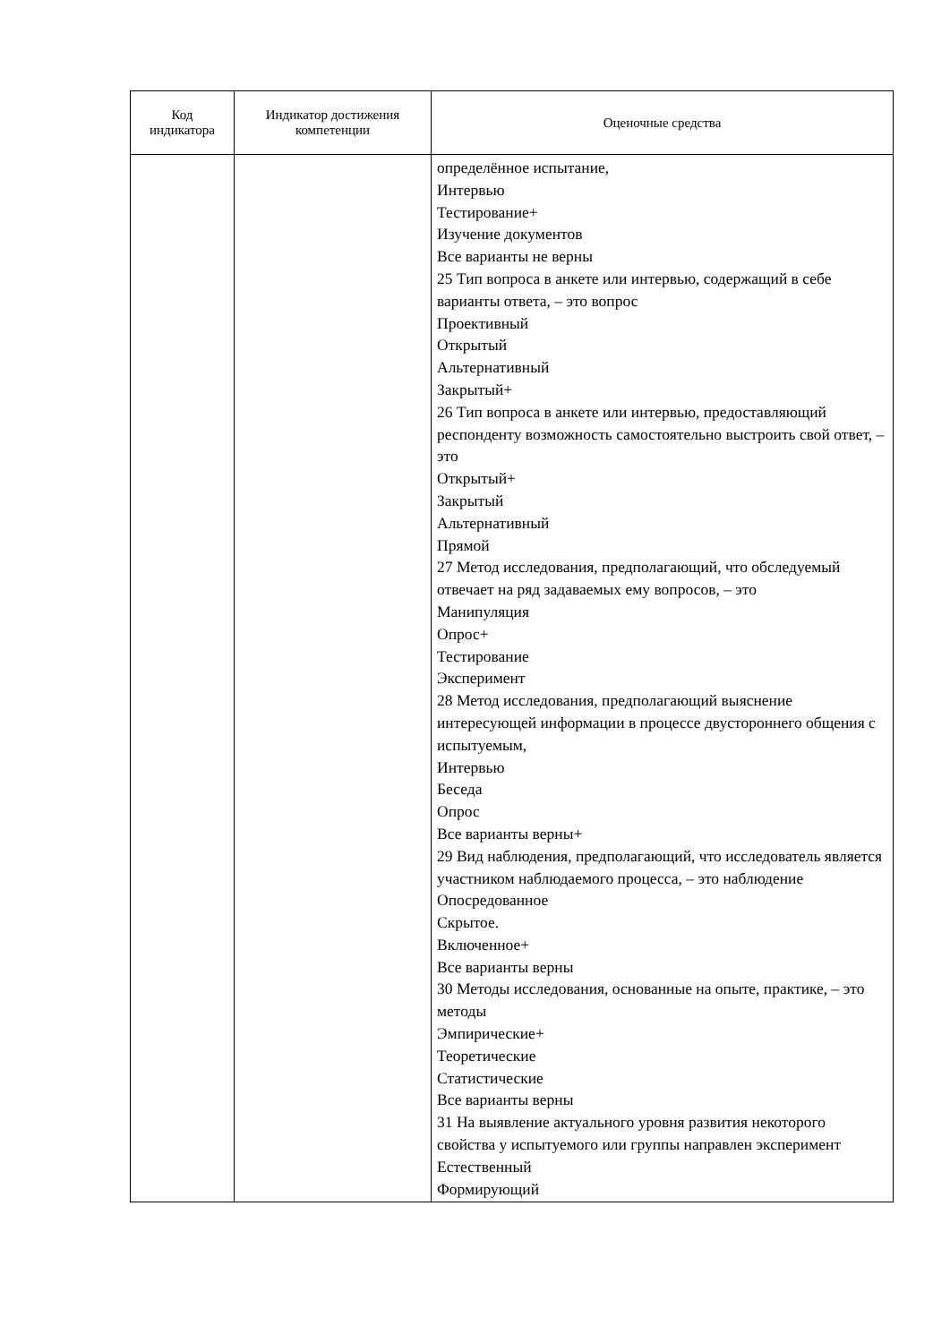| Код индикатора | Индикатор достижения компетенции | Оценочные средства |
| --- | --- | --- |
| | | определённое испытание, Интервью Тестирование+ Изучение документов Все варианты не верны 25 Тип вопроса в анкете или интервью, содержащий в себе варианты ответа, – это вопрос Проективный Открытый Альтернативный Закрытый+ 26 Тип вопроса в анкете или интервью, предоставляющий респонденту возможность самостоятельно выстроить свой ответ, – это Открытый+ Закрытый Альтернативный Прямой 27 Метод исследования, предполагающий, что обследуемый отвечает на ряд задаваемых ему вопросов, – это Манипуляция Опрос+ Тестирование Эксперимент 28 Метод исследования, предполагающий выяснение интересующей информации в процессе двустороннего общения с испытуемым, Интервью Беседа Опрос Все варианты верны+ 29 Вид наблюдения, предполагающий, что исследователь является участником наблюдаемого процесса, – это наблюдение Опосредованное Скрытое. Включенное+ Все варианты верны 30 Методы исследования, основанные на опыте, практике, – это методы Эмпирические+ Теоретические Статистические Все варианты верны 31 На выявление актуального уровня развития некоторого свойства у испытуемого или группы направлен эксперимент Естественный Формирующий |